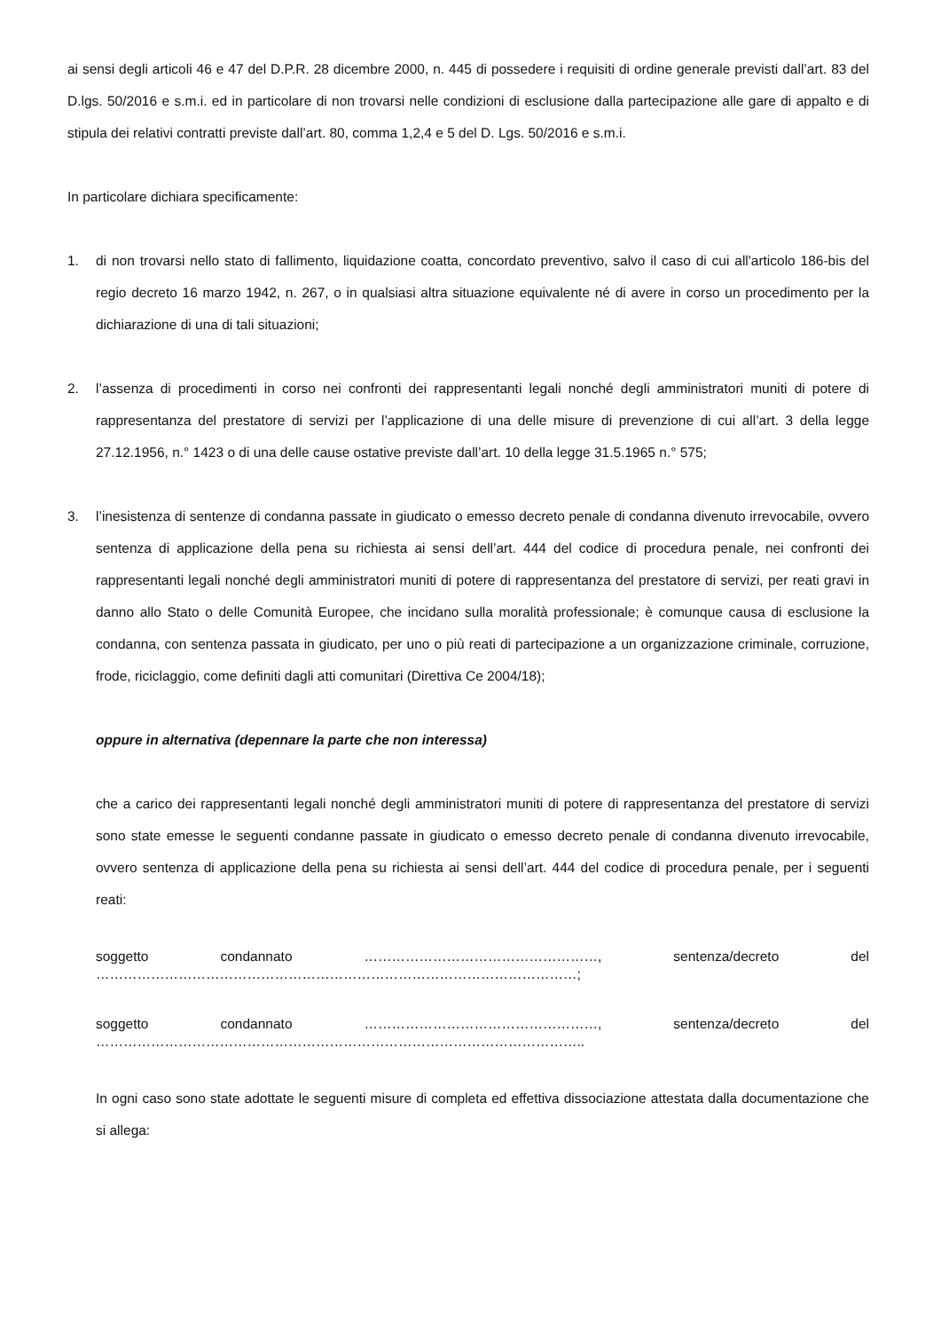ai sensi degli articoli 46 e 47 del D.P.R. 28 dicembre 2000, n. 445 di possedere i requisiti di ordine generale previsti dall’art. 83 del D.lgs. 50/2016 e s.m.i. ed in particolare di non trovarsi nelle condizioni di esclusione dalla partecipazione alle gare di appalto e di stipula dei relativi contratti previste dall’art. 80, comma 1,2,4 e 5 del D. Lgs. 50/2016 e s.m.i.
In particolare dichiara specificamente:
1. di non trovarsi nello stato di fallimento, liquidazione coatta, concordato preventivo, salvo il caso di cui all'articolo 186-bis del regio decreto 16 marzo 1942, n. 267, o in qualsiasi altra situazione equivalente né di avere in corso un procedimento per la dichiarazione di una di tali situazioni;
2. l’assenza di procedimenti in corso nei confronti dei rappresentanti legali nonché degli amministratori muniti di potere di rappresentanza del prestatore di servizi per l’applicazione di una delle misure di prevenzione di cui all’art. 3 della legge 27.12.1956, n.° 1423 o di una delle cause ostative previste dall’art. 10 della legge 31.5.1965 n.° 575;
3. l’inesistenza di sentenze di condanna passate in giudicato o emesso decreto penale di condanna divenuto irrevocabile, ovvero sentenza di applicazione della pena su richiesta ai sensi dell’art. 444 del codice di procedura penale, nei confronti dei rappresentanti legali nonché degli amministratori muniti di potere di rappresentanza del prestatore di servizi, per reati gravi in danno allo Stato o delle Comunità Europee, che incidano sulla moralità professionale; è comunque causa di esclusione la condanna, con sentenza passata in giudicato, per uno o più reati di partecipazione a un organizzazione criminale, corruzione, frode, riciclaggio, come definiti dagli atti comunitari (Direttiva Ce 2004/18);
oppure in alternativa (depennare la parte che non interessa)
che a carico dei rappresentanti legali nonché degli amministratori muniti di potere di rappresentanza del prestatore di servizi sono state emesse le seguenti condanne passate in giudicato o emesso decreto penale di condanna divenuto irrevocabile, ovvero sentenza di applicazione della pena su richiesta ai sensi dell’art. 444 del codice di procedura penale, per i seguenti reati:
soggetto condannato ……………………………………………, sentenza/decreto del
……………………………………………………………………………………………;
soggetto condannato ……………………………………………, sentenza/decreto del
……………………………………………………………………………………………..
In ogni caso sono state adottate le seguenti misure di completa ed effettiva dissociazione attestata dalla documentazione che si allega: